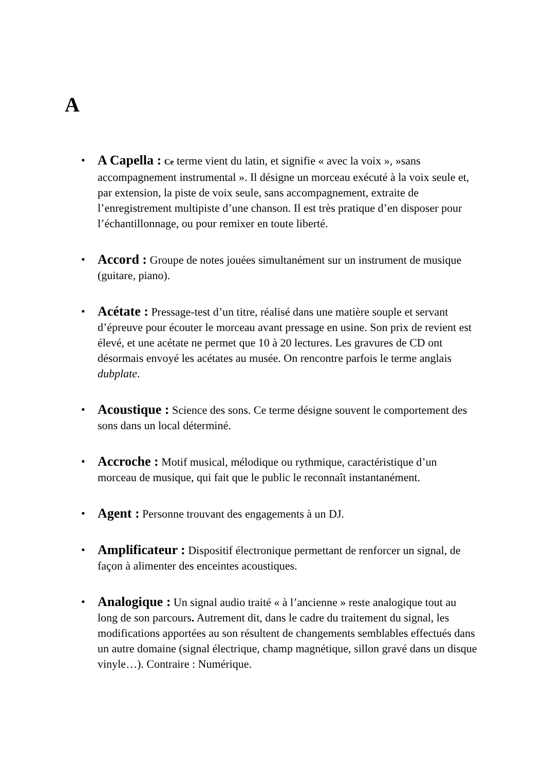A
• A Capella : Ce terme vient du latin, et signifie « avec la voix », »sans accompagnement instrumental ». Il désigne un morceau exécuté à la voix seule et, par extension, la piste de voix seule, sans accompagnement, extraite de l’enregistrement multipiste d’une chanson. Il est très pratique d’en disposer pour l’échantillonnage, ou pour remixer en toute liberté.
• Accord : Groupe de notes jouées simultanément sur un instrument de musique (guitare, piano).
• Acétate : Pressage-test d’un titre, réalisé dans une matière souple et servant d’épreuve pour écouter le morceau avant pressage en usine. Son prix de revient est élevé, et une acétate ne permet que 10 à 20 lectures. Les gravures de CD ont désormais envoyé les acétates au musée. On rencontre parfois le terme anglais dubplate.
• Acoustique : Science des sons. Ce terme désigne souvent le comportement des sons dans un local déterminé.
• Accroche : Motif musical, mélodique ou rythmique, caractéristique d’un morceau de musique, qui fait que le public le reconnaît instantanément.
• Agent : Personne trouvant des engagements à un DJ.
• Amplificateur : Dispositif électronique permettant de renforcer un signal, de façon à alimenter des enceintes acoustiques.
• Analogique : Un signal audio traité « à l’ancienne » reste analogique tout au long de son parcours. Autrement dit, dans le cadre du traitement du signal, les modifications apportées au son résultent de changements semblables effectués dans un autre domaine (signal électrique, champ magnétique, sillon gravé dans un disque vinyle…). Contraire : Numérique.